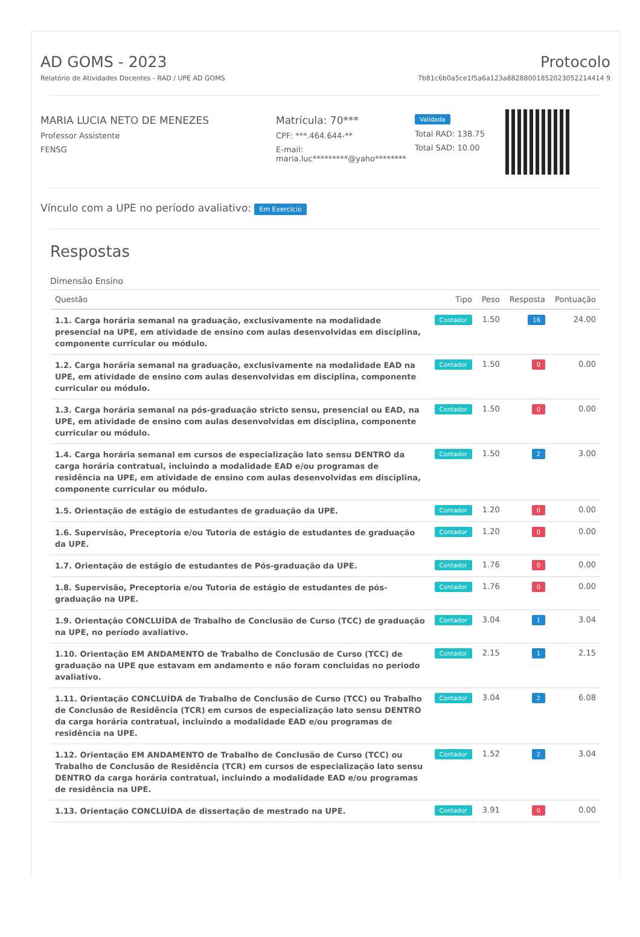AD GOMS - 2023
Relatório de Atividades Docentes - RAD / UPE AD GOMS
Protocolo
7b81c6b0a5ce1f5a6a123a88288001852023052214414 9
MARIA LUCIA NETO DE MENEZES
Professor Assistente
FENSG
Matrícula: 70***
CPF: ***.464.644-**
E-mail:
maria.luc*********@yaho********
Validada
Total RAD: 138.75
Total SAD: 10.00
Vínculo com a UPE no período avaliativo: Em Exercício
Respostas
Dimensão Ensino
| Questão | Tipo | Peso | Resposta | Pontuação |
| --- | --- | --- | --- | --- |
| 1.1. Carga horária semanal na graduação, exclusivamente na modalidade presencial na UPE, em atividade de ensino com aulas desenvolvidas em disciplina, componente curricular ou módulo. | Contador | 1.50 | 16 | 24.00 |
| 1.2. Carga horária semanal na graduação, exclusivamente na modalidade EAD na UPE, em atividade de ensino com aulas desenvolvidas em disciplina, componente curricular ou módulo. | Contador | 1.50 | 0 | 0.00 |
| 1.3. Carga horária semanal na pós-graduação stricto sensu, presencial ou EAD, na UPE, em atividade de ensino com aulas desenvolvidas em disciplina, componente curricular ou módulo. | Contador | 1.50 | 0 | 0.00 |
| 1.4. Carga horária semanal em cursos de especialização lato sensu DENTRO da carga horária contratual, incluindo a modalidade EAD e/ou programas de residência na UPE, em atividade de ensino com aulas desenvolvidas em disciplina, componente curricular ou módulo. | Contador | 1.50 | 2 | 3.00 |
| 1.5. Orientação de estágio de estudantes de graduação da UPE. | Contador | 1.20 | 0 | 0.00 |
| 1.6. Supervisão, Preceptoria e/ou Tutoria de estágio de estudantes de graduação da UPE. | Contador | 1.20 | 0 | 0.00 |
| 1.7. Orientação de estágio de estudantes de Pós-graduação da UPE. | Contador | 1.76 | 0 | 0.00 |
| 1.8. Supervisão, Preceptoria e/ou Tutoria de estágio de estudantes de pós-graduação na UPE. | Contador | 1.76 | 0 | 0.00 |
| 1.9. Orientação CONCLUÍDA de Trabalho de Conclusão de Curso (TCC) de graduação na UPE, no período avaliativo. | Contador | 3.04 | 1 | 3.04 |
| 1.10. Orientação EM ANDAMENTO de Trabalho de Conclusão de Curso (TCC) de graduação na UPE que estavam em andamento e não foram concluidas no periodo avaliativo. | Contador | 2.15 | 1 | 2.15 |
| 1.11. Orientação CONCLUÍDA de Trabalho de Conclusão de Curso (TCC) ou Trabalho de Conclusão de Residência (TCR) em cursos de especialização lato sensu DENTRO da carga horária contratual, incluindo a modalidade EAD e/ou programas de residência na UPE. | Contador | 3.04 | 2 | 6.08 |
| 1.12. Orientação EM ANDAMENTO de Trabalho de Conclusão de Curso (TCC) ou Trabalho de Conclusão de Residência (TCR) em cursos de especialização lato sensu DENTRO da carga horária contratual, incluindo a modalidade EAD e/ou programas de residência na UPE. | Contador | 1.52 | 2 | 3.04 |
| 1.13. Orientação CONCLUÍDA de dissertação de mestrado na UPE. | Contador | 3.91 | 0 | 0.00 |